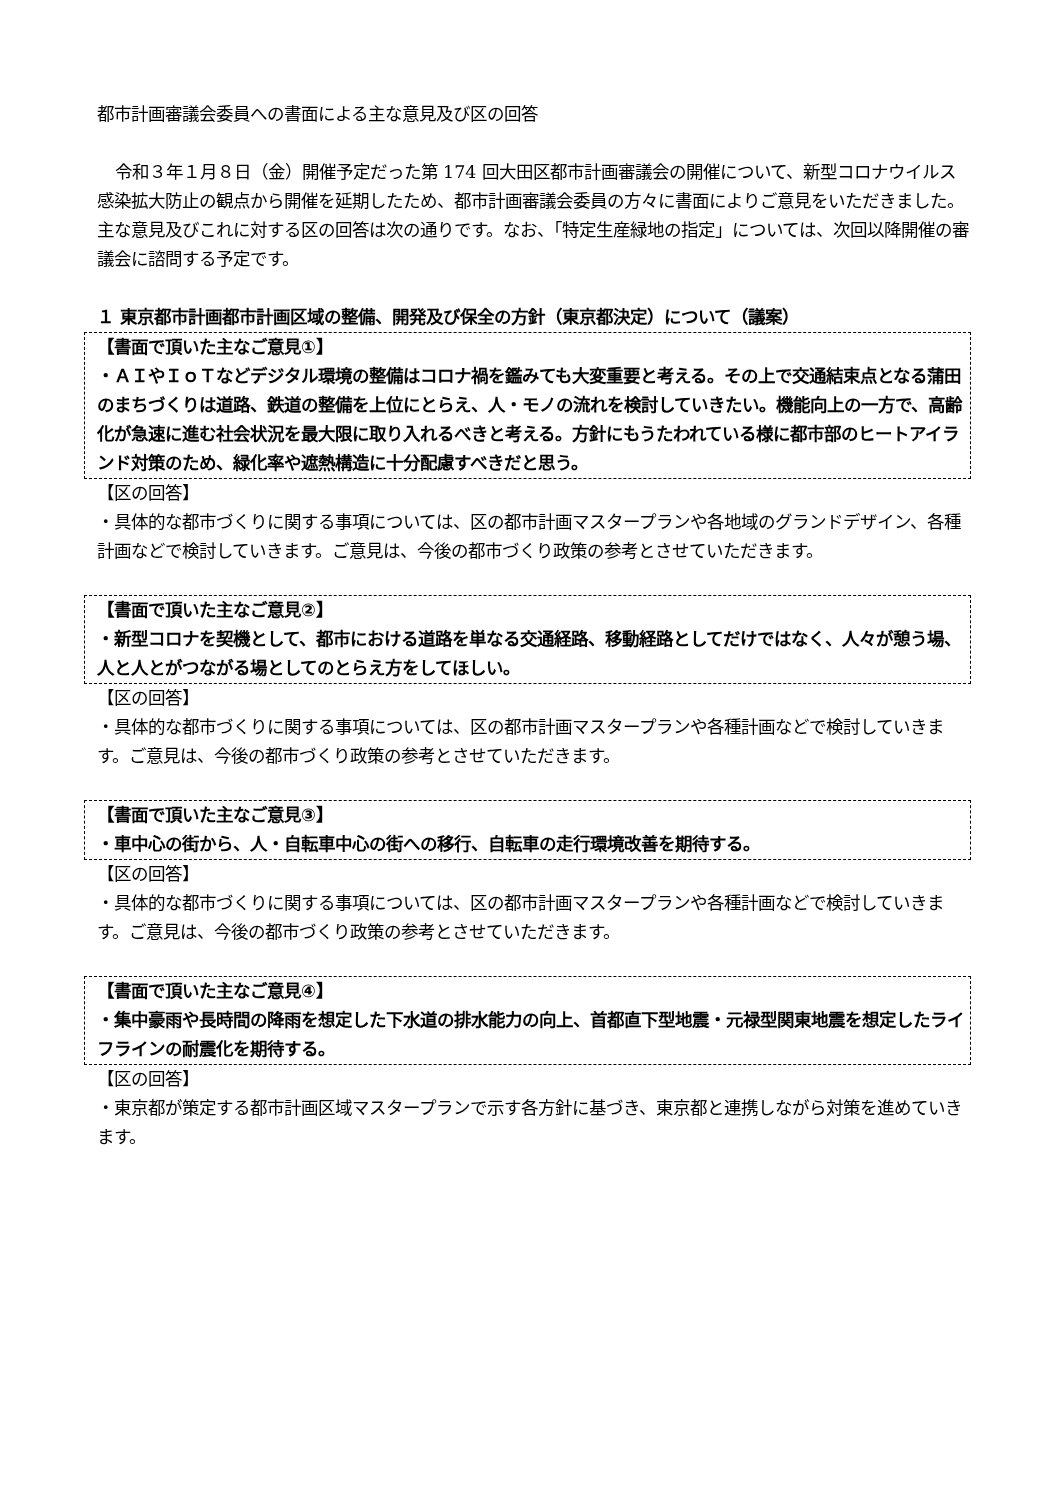都市計画審議会委員への書面による主な意見及び区の回答
令和３年１月８日（金）開催予定だった第 174 回大田区都市計画審議会の開催について、新型コロナウイルス感染拡大防止の観点から開催を延期したため、都市計画審議会委員の方々に書面によりご意見をいただきました。主な意見及びこれに対する区の回答は次の通りです。なお、「特定生産緑地の指定」については、次回以降開催の審議会に諮問する予定です。
１ 東京都市計画都市計画区域の整備、開発及び保全の方針（東京都決定）について（議案）
【書面で頂いた主なご意見①】
・ＡＩやＩｏＴなどデジタル環境の整備はコロナ禍を鑑みても大変重要と考える。その上で交通結束点となる蒲田のまちづくりは道路、鉄道の整備を上位にとらえ、人・モノの流れを検討していきたい。機能向上の一方で、高齢化が急速に進む社会状況を最大限に取り入れるべきと考える。方針にもうたわれている様に都市部のヒートアイランド対策のため、緑化率や遮熱構造に十分配慮すべきだと思う。
【区の回答】
・具体的な都市づくりに関する事項については、区の都市計画マスタープランや各地域のグランドデザイン、各種計画などで検討していきます。ご意見は、今後の都市づくり政策の参考とさせていただきます。
【書面で頂いた主なご意見②】
・新型コロナを契機として、都市における道路を単なる交通経路、移動経路としてだけではなく、人々が憩う場、人と人とがつながる場としてのとらえ方をしてほしい。
【区の回答】
・具体的な都市づくりに関する事項については、区の都市計画マスタープランや各種計画などで検討していきます。ご意見は、今後の都市づくり政策の参考とさせていただきます。
【書面で頂いた主なご意見③】
・車中心の街から、人・自転車中心の街への移行、自転車の走行環境改善を期待する。
【区の回答】
・具体的な都市づくりに関する事項については、区の都市計画マスタープランや各種計画などで検討していきます。ご意見は、今後の都市づくり政策の参考とさせていただきます。
【書面で頂いた主なご意見④】
・集中豪雨や長時間の降雨を想定した下水道の排水能力の向上、首都直下型地震・元禄型関東地震を想定したライフラインの耐震化を期待する。
【区の回答】
・東京都が策定する都市計画区域マスタープランで示す各方針に基づき、東京都と連携しながら対策を進めていきます。